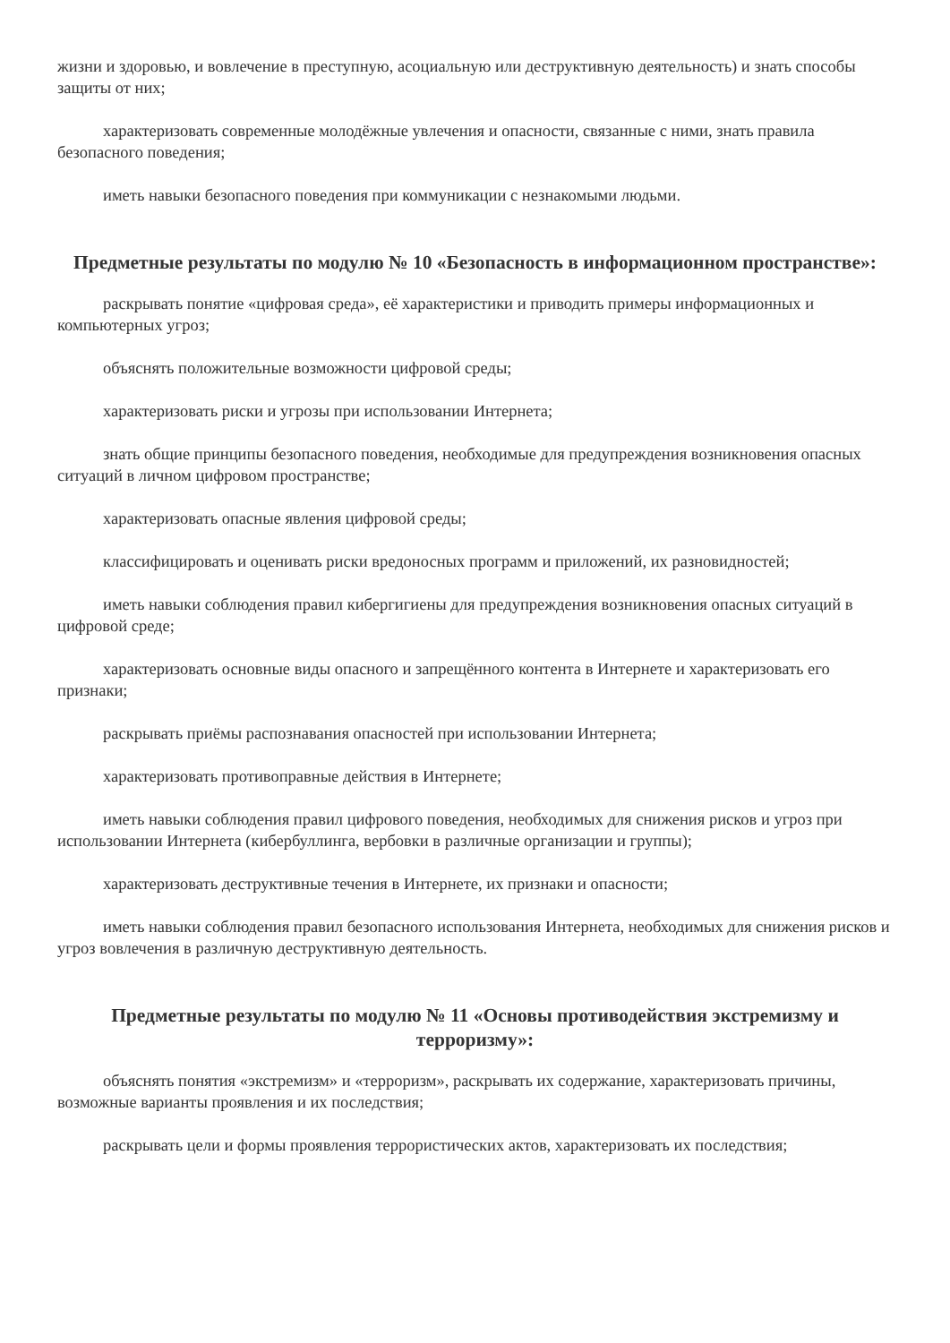жизни и здоровью, и вовлечение в преступную, асоциальную или деструктивную деятельность) и знать способы защиты от них;
характеризовать современные молодёжные увлечения и опасности, связанные с ними, знать правила безопасного поведения;
иметь навыки безопасного поведения при коммуникации с незнакомыми людьми.
Предметные результаты по модулю № 10 «Безопасность в информационном пространстве»:
раскрывать понятие «цифровая среда», её характеристики и приводить примеры информационных и компьютерных угроз;
объяснять положительные возможности цифровой среды;
характеризовать риски и угрозы при использовании Интернета;
знать общие принципы безопасного поведения, необходимые для предупреждения возникновения опасных ситуаций в личном цифровом пространстве;
характеризовать опасные явления цифровой среды;
классифицировать и оценивать риски вредоносных программ и приложений, их разновидностей;
иметь навыки соблюдения правил кибергигиены для предупреждения возникновения опасных ситуаций в цифровой среде;
характеризовать основные виды опасного и запрещённого контента в Интернете и характеризовать его признаки;
раскрывать приёмы распознавания опасностей при использовании Интернета;
характеризовать противоправные действия в Интернете;
иметь навыки соблюдения правил цифрового поведения, необходимых для снижения рисков и угроз при использовании Интернета (кибербуллинга, вербовки в различные организации и группы);
характеризовать деструктивные течения в Интернете, их признаки и опасности;
иметь навыки соблюдения правил безопасного использования Интернета, необходимых для снижения рисков и угроз вовлечения в различную деструктивную деятельность.
Предметные результаты по модулю № 11 «Основы противодействия экстремизму и терроризму»:
объяснять понятия «экстремизм» и «терроризм», раскрывать их содержание, характеризовать причины, возможные варианты проявления и их последствия;
раскрывать цели и формы проявления террористических актов, характеризовать их последствия;